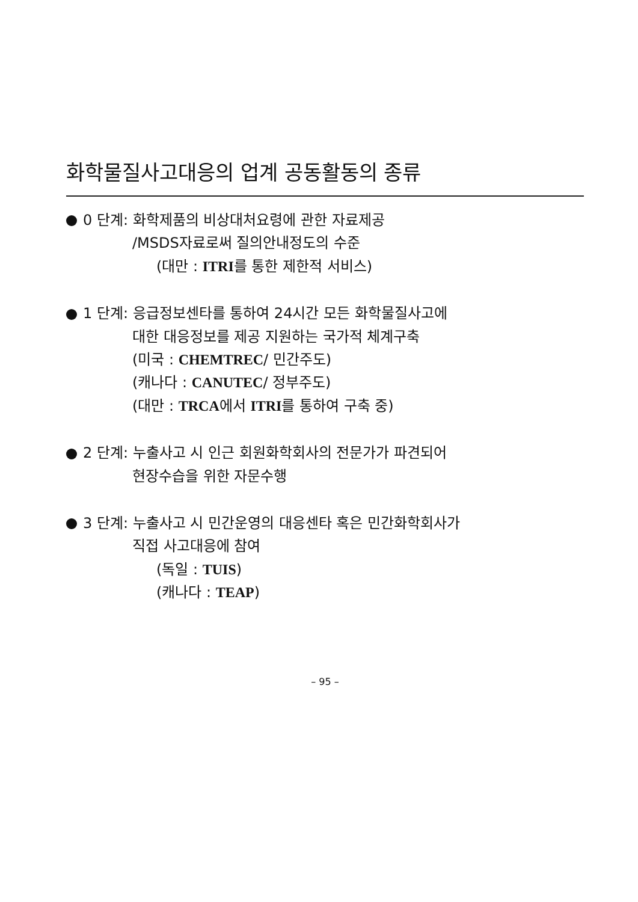화학물질사고대응의 업계 공동활동의 종류
0 단계: 화학제품의 비상대처요령에 관한 자료제공
/MSDS자료로써 질의안내정도의 수준
(대만 : ITRI를 통한 제한적 서비스)
1 단계: 응급정보센타를 통하여 24시간 모든 화학물질사고에
대한 대응정보를 제공 지원하는 국가적 체계구축
(미국 : CHEMTREC/ 민간주도)
(캐나다 : CANUTEC/ 정부주도)
(대만 : TRCA에서 ITRI를 통하여 구축 중)
2 단계: 누출사고 시 인근 회원화학회사의 전문가가 파견되어
현장수습을 위한 자문수행
3 단계: 누출사고 시 민간운영의 대응센타 혹은 민간화학회사가
직접 사고대응에 참여
(독일 : TUIS)
(캐나다 : TEAP)
– 95 –